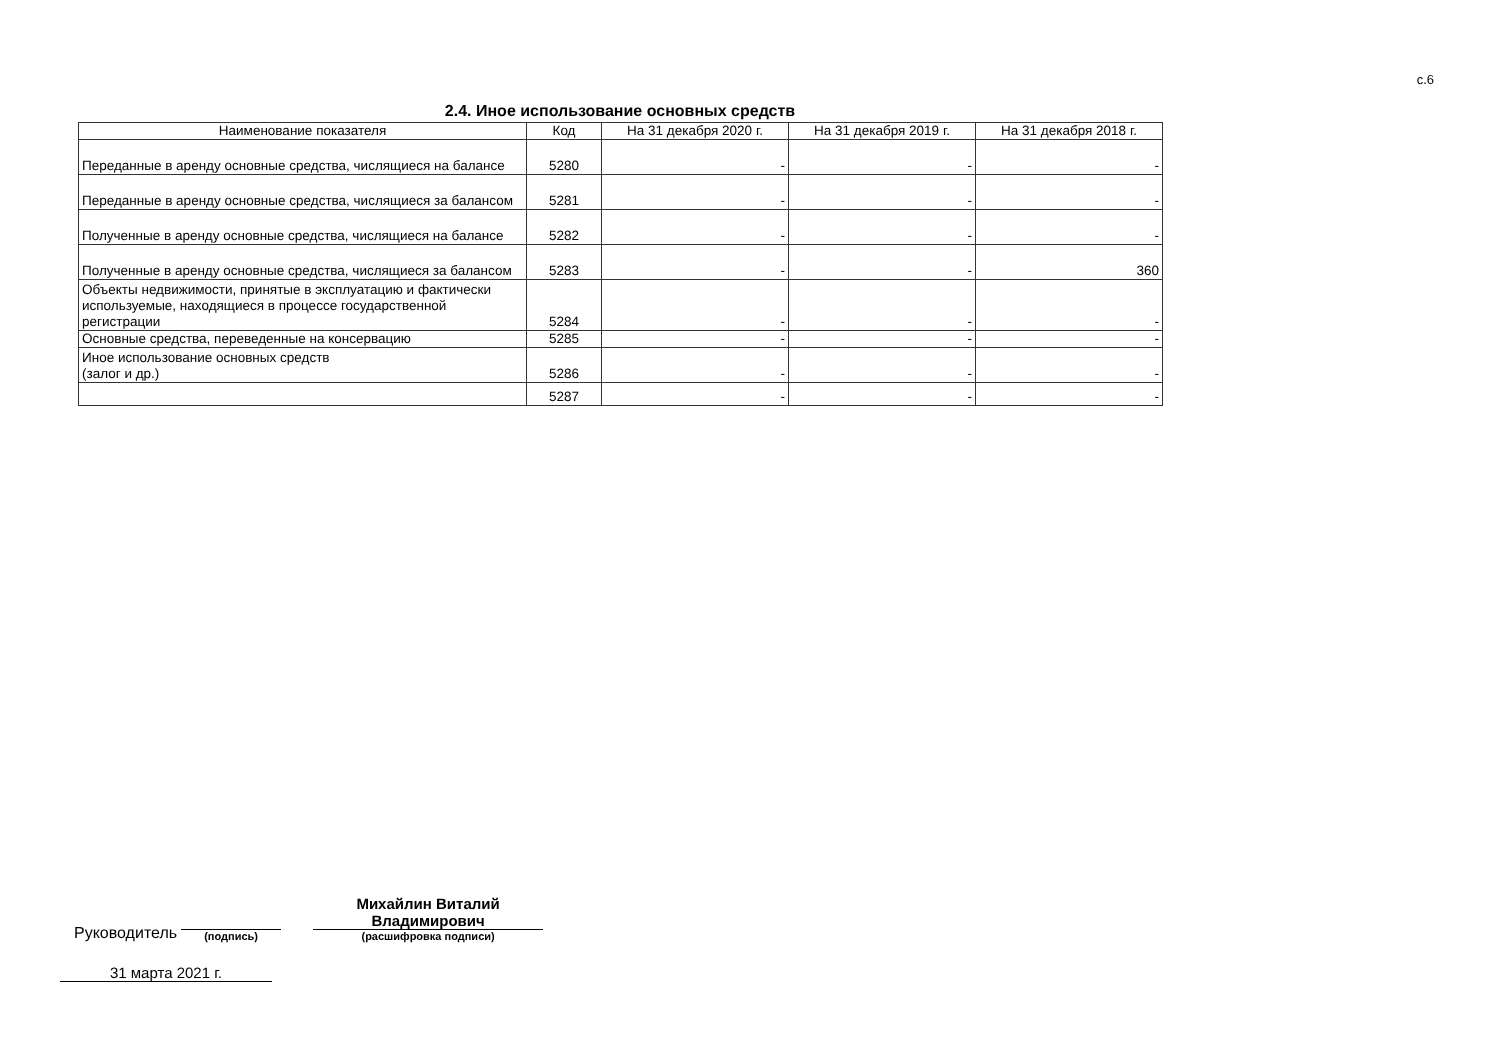с.6
2.4. Иное использование основных средств
| Наименование показателя | Код | На 31 декабря 2020 г. | На 31 декабря 2019 г. | На 31 декабря 2018 г. |
| --- | --- | --- | --- | --- |
| Переданные в аренду основные средства, числящиеся на балансе | 5280 | - | - | - |
| Переданные в аренду основные средства, числящиеся за балансом | 5281 | - | - | - |
| Полученные в аренду основные средства, числящиеся на балансе | 5282 | - | - | - |
| Полученные в аренду основные средства, числящиеся за балансом | 5283 | - | - | 360 |
| Объекты недвижимости, принятые в эксплуатацию и фактически используемые, находящиеся в процессе государственной регистрации | 5284 | - | - | - |
| Основные средства, переведенные на консервацию | 5285 | - | - | - |
| Иное использование основных средств (залог и др.) | 5286 | - | - | - |
| | 5287 | - | - | - |
Руководитель
(подпись)
Михайлин Виталий
Владимирович
(расшифровка подписи)
31 марта 2021 г.